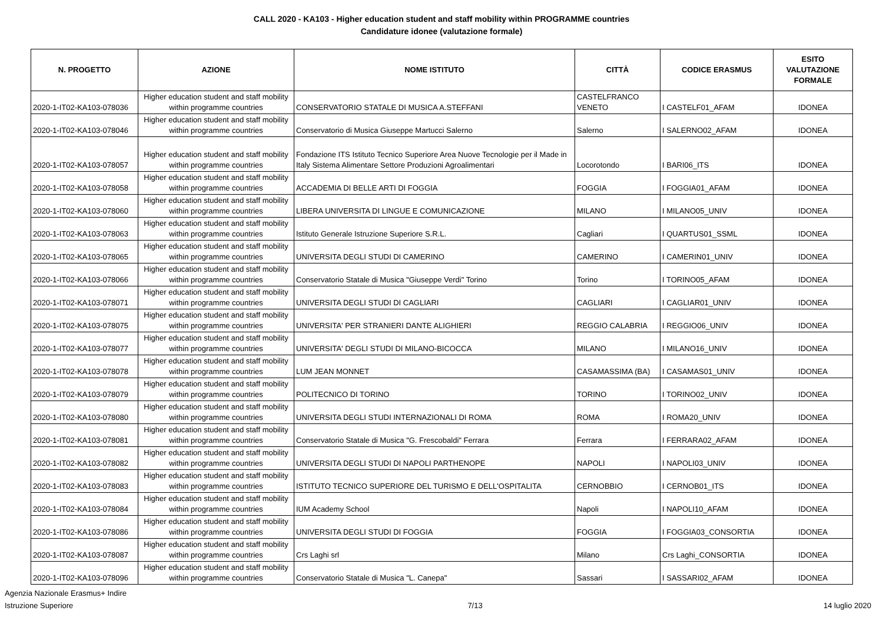CALL 2020 - KA103 - Higher education student and staff mobility within PROGRAMME countries
Candidature idonee (valutazione formale)
| N. PROGETTO | AZIONE | NOME ISTITUTO | CITTÀ | CODICE ERASMUS | ESITO VALUTAZIONE FORMALE |
| --- | --- | --- | --- | --- | --- |
| 2020-1-IT02-KA103-078036 | Higher education student and staff mobility within programme countries | CONSERVATORIO STATALE DI MUSICA A.STEFFANI | CASTELFRANCO VENETO | I CASTELF01_AFAM | IDONEA |
| 2020-1-IT02-KA103-078046 | Higher education student and staff mobility within programme countries | Conservatorio di Musica Giuseppe Martucci Salerno | Salerno | I SALERNO02_AFAM | IDONEA |
| 2020-1-IT02-KA103-078057 | Higher education student and staff mobility within programme countries | Fondazione ITS Istituto Tecnico Superiore Area Nuove Tecnologie per il Made in Italy Sistema Alimentare Settore Produzioni Agroalimentari | Locorotondo | I BARI06_ITS | IDONEA |
| 2020-1-IT02-KA103-078058 | Higher education student and staff mobility within programme countries | ACCADEMIA DI BELLE ARTI DI FOGGIA | FOGGIA | I FOGGIA01_AFAM | IDONEA |
| 2020-1-IT02-KA103-078060 | Higher education student and staff mobility within programme countries | LIBERA UNIVERSITA DI LINGUE E COMUNICAZIONE | MILANO | I MILANO05_UNIV | IDONEA |
| 2020-1-IT02-KA103-078063 | Higher education student and staff mobility within programme countries | Istituto Generale Istruzione Superiore S.R.L. | Cagliari | I QUARTUS01_SSML | IDONEA |
| 2020-1-IT02-KA103-078065 | Higher education student and staff mobility within programme countries | UNIVERSITA DEGLI STUDI DI CAMERINO | CAMERINO | I CAMERIN01_UNIV | IDONEA |
| 2020-1-IT02-KA103-078066 | Higher education student and staff mobility within programme countries | Conservatorio Statale di Musica "Giuseppe Verdi" Torino | Torino | I TORINO05_AFAM | IDONEA |
| 2020-1-IT02-KA103-078071 | Higher education student and staff mobility within programme countries | UNIVERSITA DEGLI STUDI DI CAGLIARI | CAGLIARI | I CAGLIAR01_UNIV | IDONEA |
| 2020-1-IT02-KA103-078075 | Higher education student and staff mobility within programme countries | UNIVERSITA' PER STRANIERI DANTE ALIGHIERI | REGGIO CALABRIA | I REGGIO06_UNIV | IDONEA |
| 2020-1-IT02-KA103-078077 | Higher education student and staff mobility within programme countries | UNIVERSITA' DEGLI STUDI DI MILANO-BICOCCA | MILANO | I MILANO16_UNIV | IDONEA |
| 2020-1-IT02-KA103-078078 | Higher education student and staff mobility within programme countries | LUM JEAN MONNET | CASAMASSIMA (BA) | I CASAMAS01_UNIV | IDONEA |
| 2020-1-IT02-KA103-078079 | Higher education student and staff mobility within programme countries | POLITECNICO DI TORINO | TORINO | I TORINO02_UNIV | IDONEA |
| 2020-1-IT02-KA103-078080 | Higher education student and staff mobility within programme countries | UNIVERSITA DEGLI STUDI INTERNAZIONALI DI ROMA | ROMA | I ROMA20_UNIV | IDONEA |
| 2020-1-IT02-KA103-078081 | Higher education student and staff mobility within programme countries | Conservatorio Statale di Musica "G. Frescobaldi" Ferrara | Ferrara | I FERRARA02_AFAM | IDONEA |
| 2020-1-IT02-KA103-078082 | Higher education student and staff mobility within programme countries | UNIVERSITA DEGLI STUDI DI NAPOLI PARTHENOPE | NAPOLI | I NAPOLI03_UNIV | IDONEA |
| 2020-1-IT02-KA103-078083 | Higher education student and staff mobility within programme countries | ISTITUTO TECNICO SUPERIORE DEL TURISMO E DELL'OSPITALITA | CERNOBBIO | I CERNOB01_ITS | IDONEA |
| 2020-1-IT02-KA103-078084 | Higher education student and staff mobility within programme countries | IUM Academy School | Napoli | I NAPOLI10_AFAM | IDONEA |
| 2020-1-IT02-KA103-078086 | Higher education student and staff mobility within programme countries | UNIVERSITA DEGLI STUDI DI FOGGIA | FOGGIA | I FOGGIA03_CONSORTIA | IDONEA |
| 2020-1-IT02-KA103-078087 | Higher education student and staff mobility within programme countries | Crs Laghi srl | Milano | Crs Laghi_CONSORTIA | IDONEA |
| 2020-1-IT02-KA103-078096 | Higher education student and staff mobility within programme countries | Conservatorio Statale di Musica "L. Canepa" | Sassari | I SASSARI02_AFAM | IDONEA |
Agenzia Nazionale Erasmus+ Indire
Istruzione Superiore
7/13
14 luglio 2020